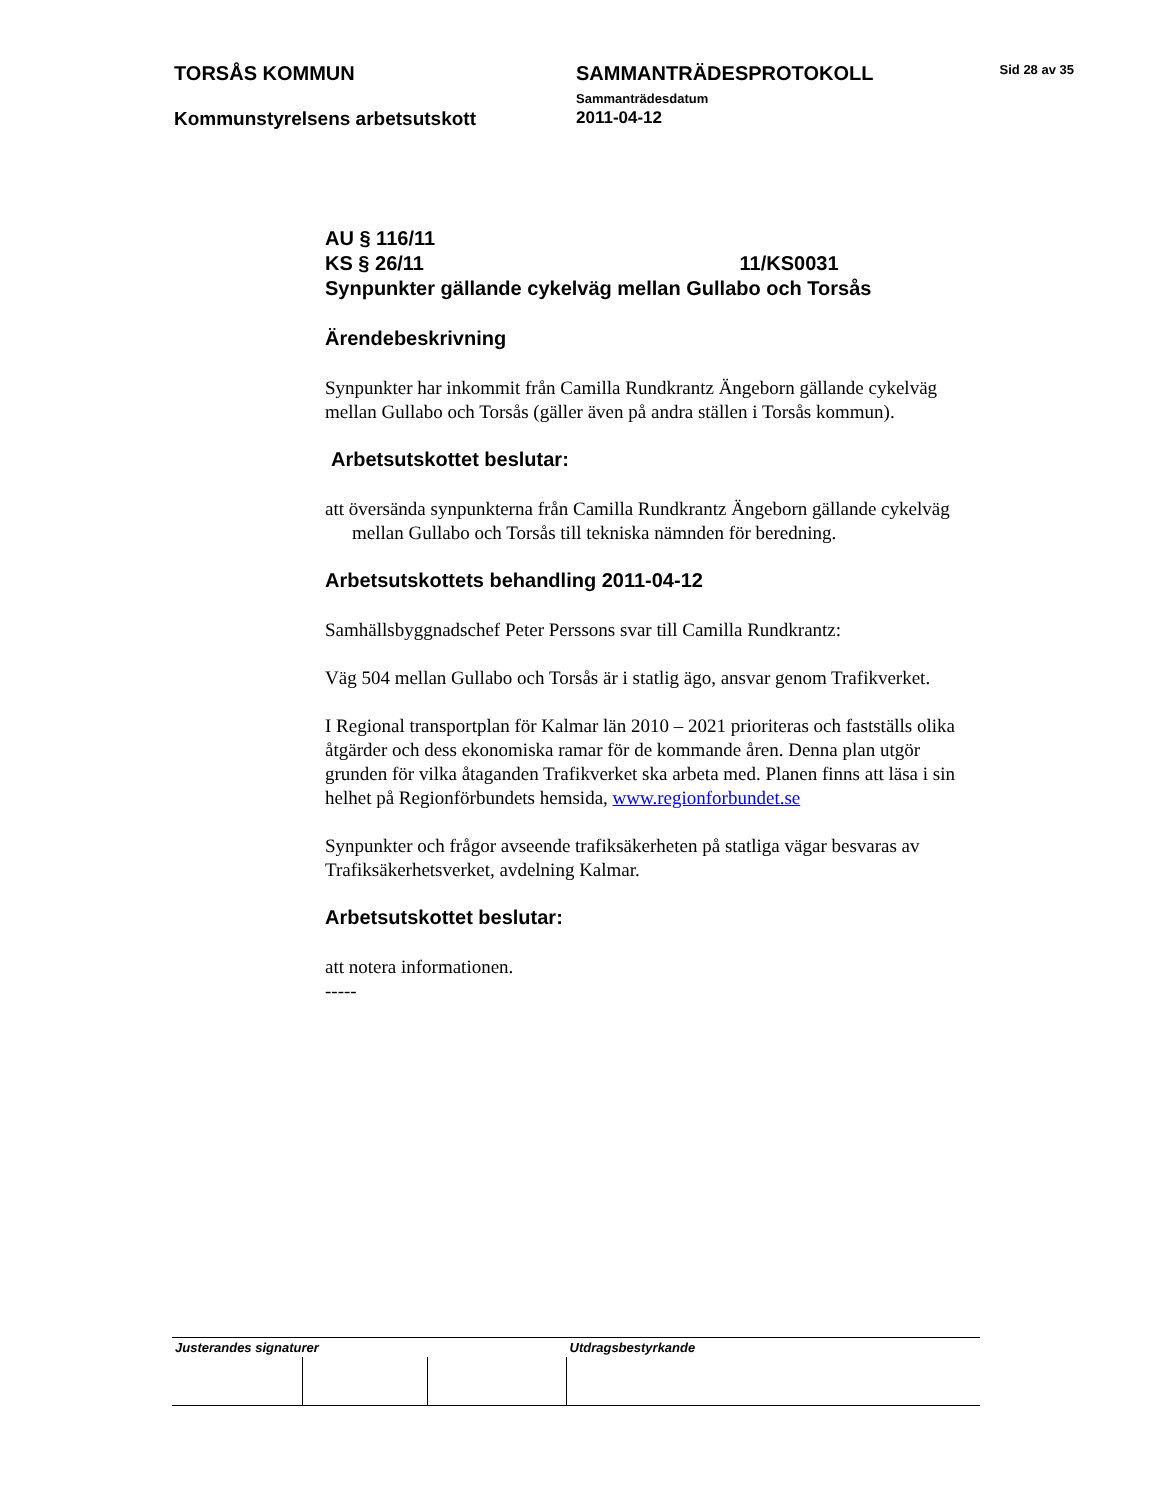| TORSÅS KOMMUN | SAMMANTRÄDESPROTOKOLL Sammanträdesdatum | Sid 28 av 35 |
| Kommunstyrelsens arbetsutskott | 2011-04-12 | |
AU § 116/11
KS § 26/11 11/KS0031
Synpunkter gällande cykelväg mellan Gullabo och Torsås
Ärendebeskrivning
Synpunkter har inkommit från Camilla Rundkrantz Ängeborn gällande cykelväg mellan Gullabo och Torsås (gäller även på andra ställen i Torsås kommun).
Arbetsutskottet beslutar:
att översända synpunkterna från Camilla Rundkrantz Ängeborn gällande cykelväg mellan Gullabo och Torsås till tekniska nämnden för beredning.
Arbetsutskottets behandling 2011-04-12
Samhällsbyggnadschef Peter Perssons svar till Camilla Rundkrantz:
Väg 504 mellan Gullabo och Torsås är i statlig ägo, ansvar genom Trafikverket.
I Regional transportplan för Kalmar län 2010 – 2021 prioriteras och fastställs olika åtgärder och dess ekonomiska ramar för de kommande åren. Denna plan utgör grunden för vilka åtaganden Trafikverket ska arbeta med. Planen finns att läsa i sin helhet på Regionförbundets hemsida, www.regionforbundet.se
Synpunkter och frågor avseende trafiksäkerheten på statliga vägar besvaras av Trafiksäkerhetsverket, avdelning Kalmar.
Arbetsutskottet beslutar:
att notera informationen.
-----
| Justerandes signaturer | | | Utdragsbestyrkande |